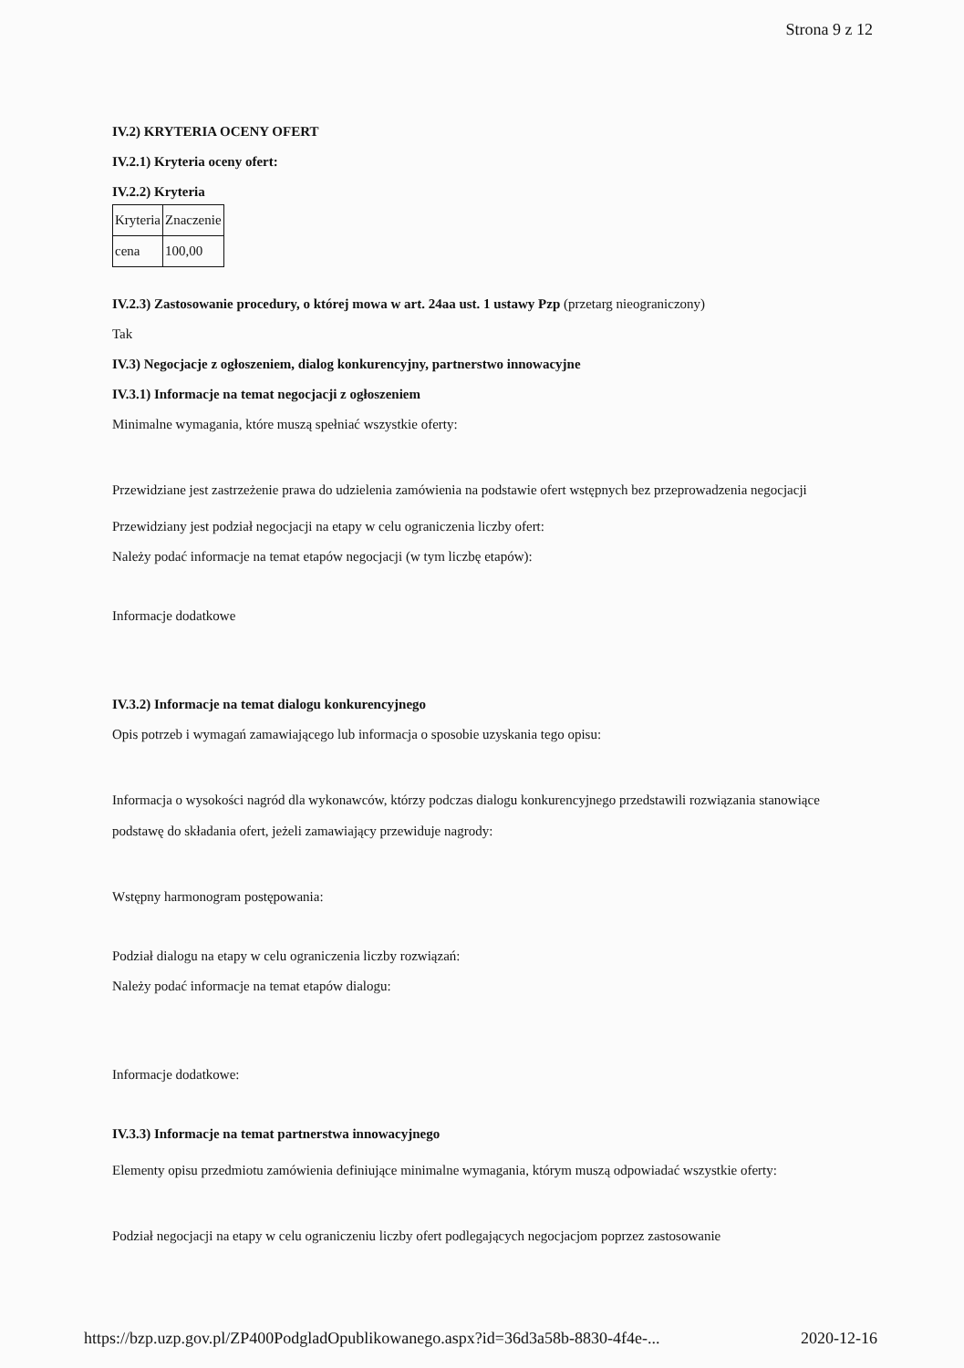Strona 9 z 12
IV.2) KRYTERIA OCENY OFERT
IV.2.1) Kryteria oceny ofert:
IV.2.2) Kryteria
| Kryteria | Znaczenie |
| cena | 100,00 |
IV.2.3) Zastosowanie procedury, o której mowa w art. 24aa ust. 1 ustawy Pzp (przetarg nieograniczony)
Tak
IV.3) Negocjacje z ogłoszeniem, dialog konkurencyjny, partnerstwo innowacyjne
IV.3.1) Informacje na temat negocjacji z ogłoszeniem
Minimalne wymagania, które muszą spełniać wszystkie oferty:
Przewidziane jest zastrzeżenie prawa do udzielenia zamówienia na podstawie ofert wstępnych bez przeprowadzenia negocjacji
Przewidziany jest podział negocjacji na etapy w celu ograniczenia liczby ofert:
Należy podać informacje na temat etapów negocjacji (w tym liczbę etapów):
Informacje dodatkowe
IV.3.2) Informacje na temat dialogu konkurencyjnego
Opis potrzeb i wymagań zamawiającego lub informacja o sposobie uzyskania tego opisu:
Informacja o wysokości nagród dla wykonawców, którzy podczas dialogu konkurencyjnego przedstawili rozwiązania stanowiące podstawę do składania ofert, jeżeli zamawiający przewiduje nagrody:
Wstępny harmonogram postępowania:
Podział dialogu na etapy w celu ograniczenia liczby rozwiązań:
Należy podać informacje na temat etapów dialogu:
Informacje dodatkowe:
IV.3.3) Informacje na temat partnerstwa innowacyjnego
Elementy opisu przedmiotu zamówienia definiujące minimalne wymagania, którym muszą odpowiadać wszystkie oferty:
Podział negocjacji na etapy w celu ograniczeniu liczby ofert podlegających negocjacjom poprzez zastosowanie
https://bzp.uzp.gov.pl/ZP400PodgladOpublikowanego.aspx?id=36d3a58b-8830-4f4e-... 2020-12-16